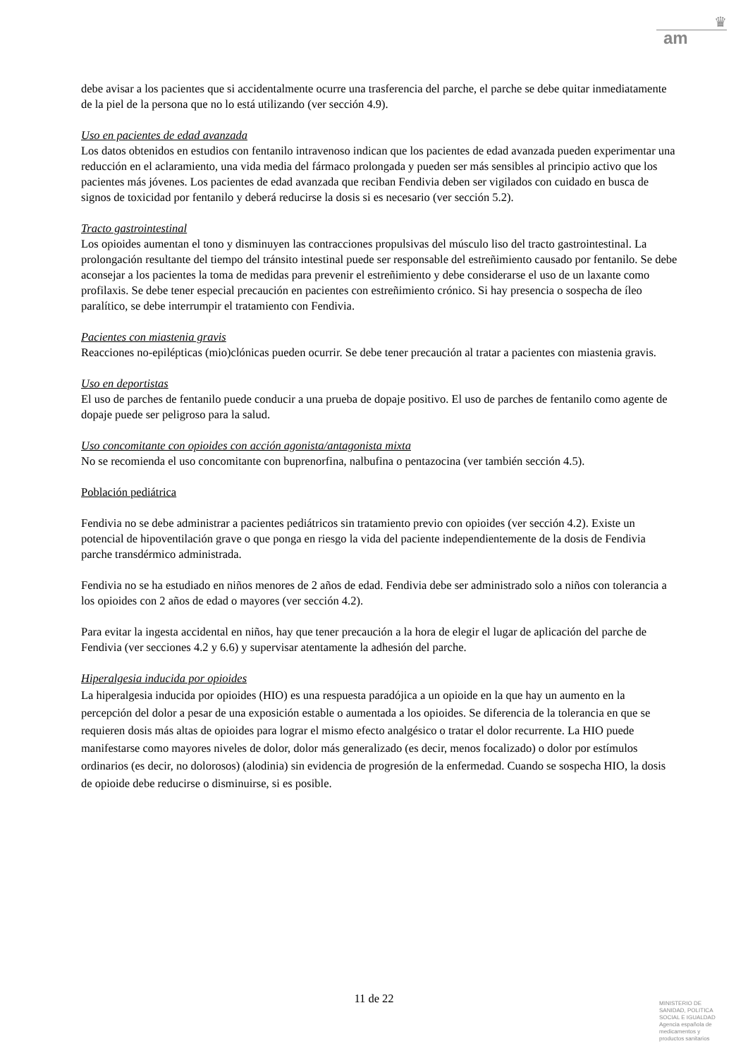♛
am
debe avisar a los pacientes que si accidentalmente ocurre una trasferencia del parche, el parche se debe quitar inmediatamente de la piel de la persona que no lo está utilizando (ver sección 4.9).
Uso en pacientes de edad avanzada
Los datos obtenidos en estudios con fentanilo intravenoso indican que los pacientes de edad avanzada pueden experimentar una reducción en el aclaramiento, una vida media del fármaco prolongada y pueden ser más sensibles al principio activo que los pacientes más jóvenes. Los pacientes de edad avanzada que reciban Fendivia deben ser vigilados con cuidado en busca de signos de toxicidad por fentanilo y deberá reducirse la dosis si es necesario (ver sección 5.2).
Tracto gastrointestinal
Los opioides aumentan el tono y disminuyen las contracciones propulsivas del músculo liso del tracto gastrointestinal. La prolongación resultante del tiempo del tránsito intestinal puede ser responsable del estreñimiento causado por fentanilo. Se debe aconsejar a los pacientes la toma de medidas para prevenir el estreñimiento y debe considerarse el uso de un laxante como profilaxis. Se debe tener especial precaución en pacientes con estreñimiento crónico. Si hay presencia o sospecha de íleo paralítico, se debe interrumpir el tratamiento con Fendivia.
Pacientes con miastenia gravis
Reacciones no-epilépticas (mio)clónicas pueden ocurrir. Se debe tener precaución al tratar a pacientes con miastenia gravis.
Uso en deportistas
El uso de parches de fentanilo puede conducir a una prueba de dopaje positivo. El uso de parches de fentanilo como agente de dopaje puede ser peligroso para la salud.
Uso concomitante con opioides con acción agonista/antagonista mixta
No se recomienda el uso concomitante con buprenorfina, nalbufina o pentazocina (ver también sección 4.5).
Población pediátrica
Fendivia no se debe administrar a pacientes pediátricos sin tratamiento previo con opioides (ver sección 4.2). Existe un potencial de hipoventilación grave o que ponga en riesgo la vida del paciente independientemente de la dosis de Fendivia parche transdérmico administrada.
Fendivia no se ha estudiado en niños menores de 2 años de edad. Fendivia debe ser administrado solo a niños con tolerancia a los opioides con 2 años de edad o mayores (ver sección 4.2).
Para evitar la ingesta accidental en niños, hay que tener precaución a la hora de elegir el lugar de aplicación del parche de Fendivia (ver secciones 4.2 y 6.6) y supervisar atentamente la adhesión del parche.
Hiperalgesia inducida por opioides
La hiperalgesia inducida por opioides (HIO) es una respuesta paradójica a un opioide en la que hay un aumento en la percepción del dolor a pesar de una exposición estable o aumentada a los opioides. Se diferencia de la tolerancia en que se requieren dosis más altas de opioides para lograr el mismo efecto analgésico o tratar el dolor recurrente. La HIO puede manifestarse como mayores niveles de dolor, dolor más generalizado (es decir, menos focalizado) o dolor por estímulos ordinarios (es decir, no dolorosos) (alodinia) sin evidencia de progresión de la enfermedad. Cuando se sospecha HIO, la dosis de opioide debe reducirse o disminuirse, si es posible.
11 de 22
MINISTERIO DE
SANIDAD, POLITICA
SOCIAL E IGUALDAD
Agencia española de
medicamentos y
productos sanitarios